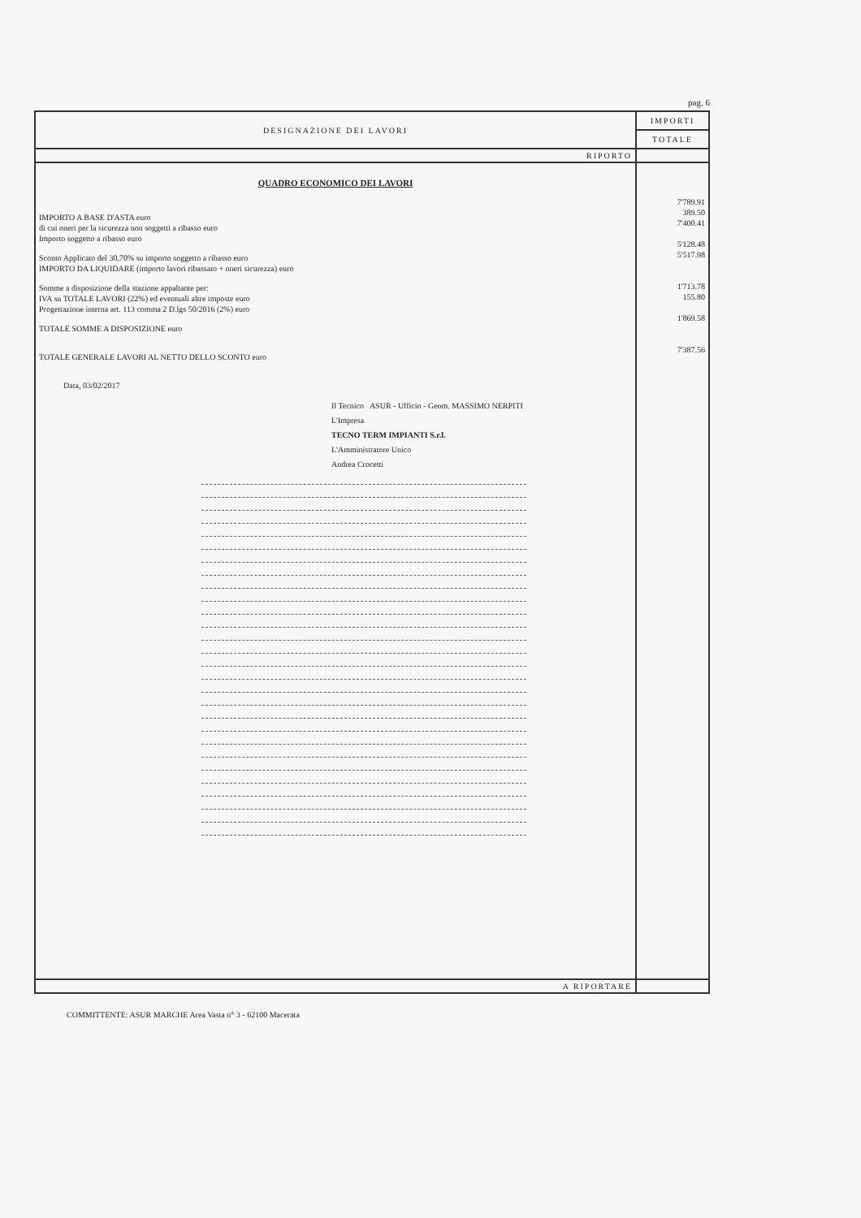pag. 6
| DESIGNAZIONE DEI LAVORI | IMPORTI |
| --- | --- |
| | TOTALE |
| RIPORTO | |
| QUADRO ECONOMICO DEI LAVORI IMPORTO A BASE D'ASTA euro di cui oneri per la sicurezza non soggetti a ribasso euro Importo soggetto a ribasso euro Sconto Applicato del 30,70% su importo soggetto a ribasso euro IMPORTO DA LIQUIDARE (importo lavori ribassato + oneri sicurezza) euro Somme a disposizione della stazione appaltante per: IVA su TOTALE LAVORI (22%) ed eventuali altre imposte euro Progettazione interna art. 113 comma 2 D.lgs 50/2016 (2%) euro TOTALE SOMME A DISPOSIZIONE euro TOTALE GENERALE LAVORI AL NETTO DELLO SCONTO euro Data, 03/02/2017 Il Tecnico ASUR - Ufficio - Geom. MASSIMO NERPITI L'Impresa TECNO TERM IMPIANTI S.r.l. L'Amministratore Unico Andrea Crocetti | 7'789.91 389.50 7'400.41 5'128.48 5'517.98 1'713.78 155.80 1'869.58 7'387.56 |
| A RIPORTARE | |
COMMITTENTE: ASUR MARCHE Area Vasta n° 3 - 62100 Macerata